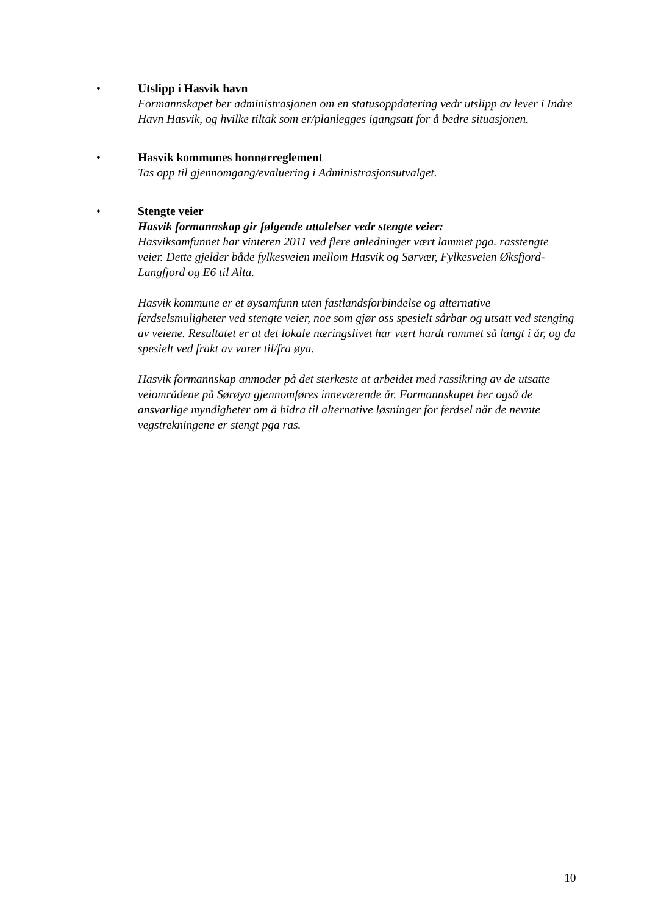•
Utslipp i Hasvik havn
Formannskapet ber administrasjonen om en statusoppdatering vedr utslipp av lever i Indre Havn Hasvik, og hvilke tiltak som er/planlegges igangsatt for å bedre situasjonen.
•
Hasvik kommunes honnørreglement
Tas opp til gjennomgang/evaluering i Administrasjonsutvalget.
•
Stengte veier
Hasvik formannskap gir følgende uttalelser vedr stengte veier:
Hasviksamfunnet har vinteren 2011 ved flere anledninger vært lammet pga. rasstengte veier. Dette gjelder både fylkesveien mellom Hasvik og Sørvær, Fylkesveien Øksfjord-Langfjord og E6 til Alta.
Hasvik kommune er et øysamfunn uten fastlandsforbindelse og alternative ferdselsmuligheter ved stengte veier, noe som gjør oss spesielt sårbar og utsatt ved stenging av veiene. Resultatet er at det lokale næringslivet har vært hardt rammet så langt i år, og da spesielt ved frakt av varer til/fra øya.
Hasvik formannskap anmoder på det sterkeste at arbeidet med rassikring av de utsatte veiområdene på Sørøya gjennomføres inneværende år. Formannskapet ber også de ansvarlige myndigheter om å bidra til alternative løsninger for ferdsel når de nevnte vegstrekningene er stengt pga ras.
10